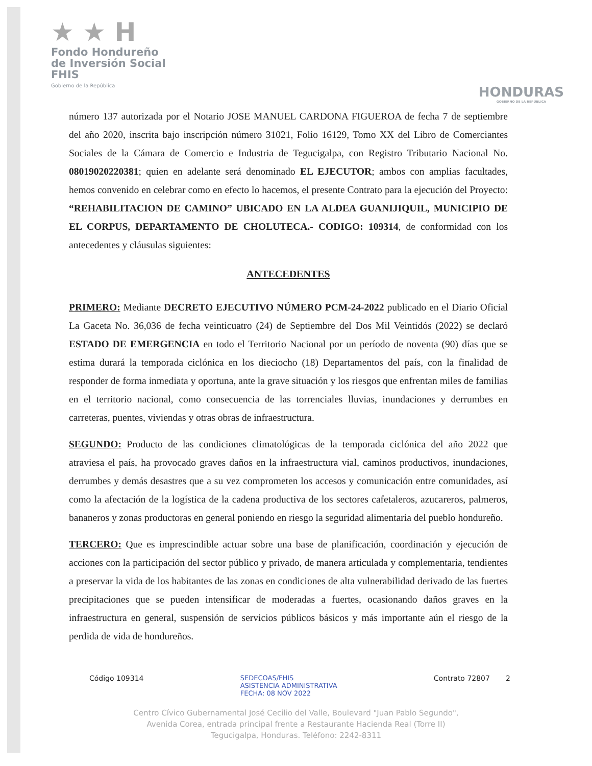★ ★ H
Fondo Hondureño
de Inversión Social
FHIS
Gobierno de la República
HONDURAS
GOBIERNO DE LA REPÚBLICA
número 137 autorizada por el Notario JOSE MANUEL CARDONA FIGUEROA de fecha 7 de septiembre del año 2020, inscrita bajo inscripción número 31021, Folio 16129, Tomo XX del Libro de Comerciantes Sociales de la Cámara de Comercio e Industria de Tegucigalpa, con Registro Tributario Nacional No. 08019020220381; quien en adelante será denominado EL EJECUTOR; ambos con amplias facultades, hemos convenido en celebrar como en efecto lo hacemos, el presente Contrato para la ejecución del Proyecto: “REHABILITACION DE CAMINO” UBICADO EN LA ALDEA GUANIJIQUIL, MUNICIPIO DE EL CORPUS, DEPARTAMENTO DE CHOLUTECA.- CODIGO: 109314, de conformidad con los antecedentes y cláusulas siguientes:
ANTECEDENTES
PRIMERO: Mediante DECRETO EJECUTIVO NÚMERO PCM-24-2022 publicado en el Diario Oficial La Gaceta No. 36,036 de fecha veinticuatro (24) de Septiembre del Dos Mil Veintidós (2022) se declaró ESTADO DE EMERGENCIA en todo el Territorio Nacional por un período de noventa (90) días que se estima durará la temporada ciclónica en los dieciocho (18) Departamentos del país, con la finalidad de responder de forma inmediata y oportuna, ante la grave situación y los riesgos que enfrentan miles de familias en el territorio nacional, como consecuencia de las torrenciales lluvias, inundaciones y derrumbes en carreteras, puentes, viviendas y otras obras de infraestructura.
SEGUNDO: Producto de las condiciones climatológicas de la temporada ciclónica del año 2022 que atraviesa el país, ha provocado graves daños en la infraestructura vial, caminos productivos, inundaciones, derrumbes y demás desastres que a su vez comprometen los accesos y comunicación entre comunidades, así como la afectación de la logística de la cadena productiva de los sectores cafetaleros, azucareros, palmeros, bananeros y zonas productoras en general poniendo en riesgo la seguridad alimentaria del pueblo hondureño.
TERCERO: Que es imprescindible actuar sobre una base de planificación, coordinación y ejecución de acciones con la participación del sector público y privado, de manera articulada y complementaria, tendientes a preservar la vida de los habitantes de las zonas en condiciones de alta vulnerabilidad derivado de las fuertes precipitaciones que se pueden intensificar de moderadas a fuertes, ocasionando daños graves en la infraestructura en general, suspensión de servicios públicos básicos y más importante aún el riesgo de la perdida de vida de hondureños.
Código 109314 SEDECOAS/FHIS
ASISTENCIA ADMINISTRATIVA
FECHA: 08 NOV 2022 Contrato 72807 2
Centro Cívico Gubernamental José Cecilio del Valle, Boulevard "Juan Pablo Segundo",
Avenida Corea, entrada principal frente a Restaurante Hacienda Real (Torre II)
Tegucigalpa, Honduras. Teléfono: 2242-8311